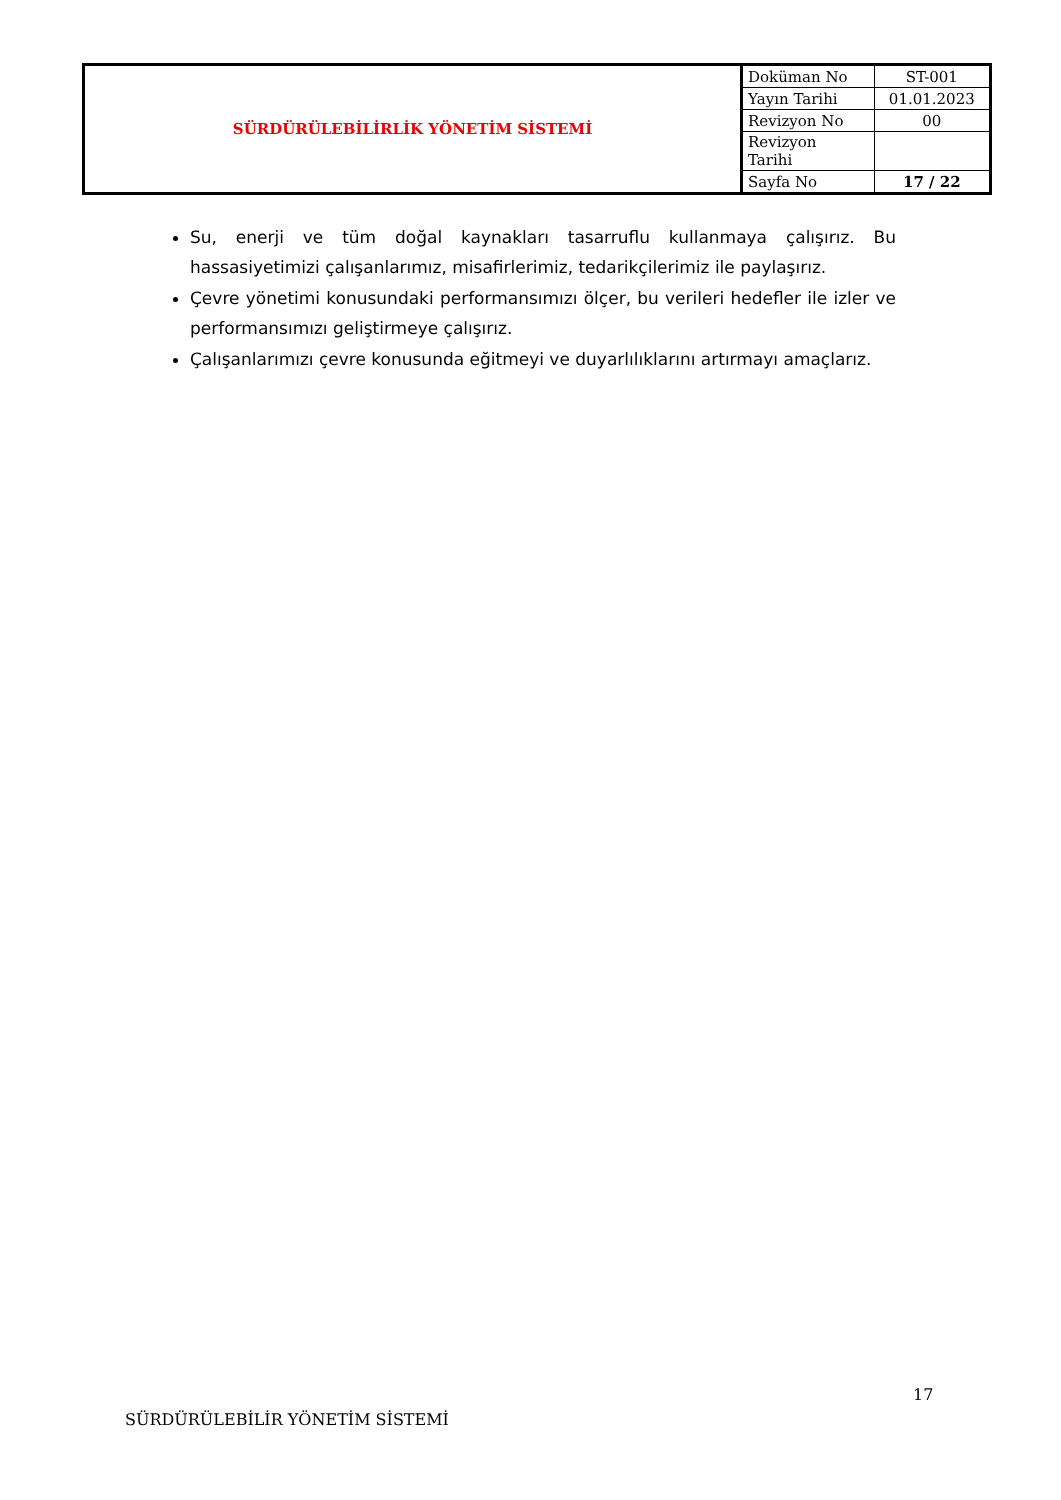| SÜRDÜRÜLEBİLİRLİK YÖNETİM SİSTEMİ | Doküman No | ST-001 |
| | Yayın Tarihi | 01.01.2023 |
| | Revizyon No | 00 |
| | Revizyon Tarihi | |
| | Sayfa No | 17 / 22 |
Su, enerji ve tüm doğal kaynakları tasarruflu kullanmaya çalışırız. Bu hassasiyetimizi çalışanlarımız, misafirlerimiz, tedarikçilerimiz ile paylaşırız.
Çevre yönetimi konusundaki performansımızı ölçer, bu verileri hedefler ile izler ve performansımızı geliştirmeye çalışırız.
Çalışanlarımızı çevre konusunda eğitmeyi ve duyarlılıklarını artırmayı amaçlarız.
17
SÜRDÜRÜLEBİLİR YÖNETİM SİSTEMİ